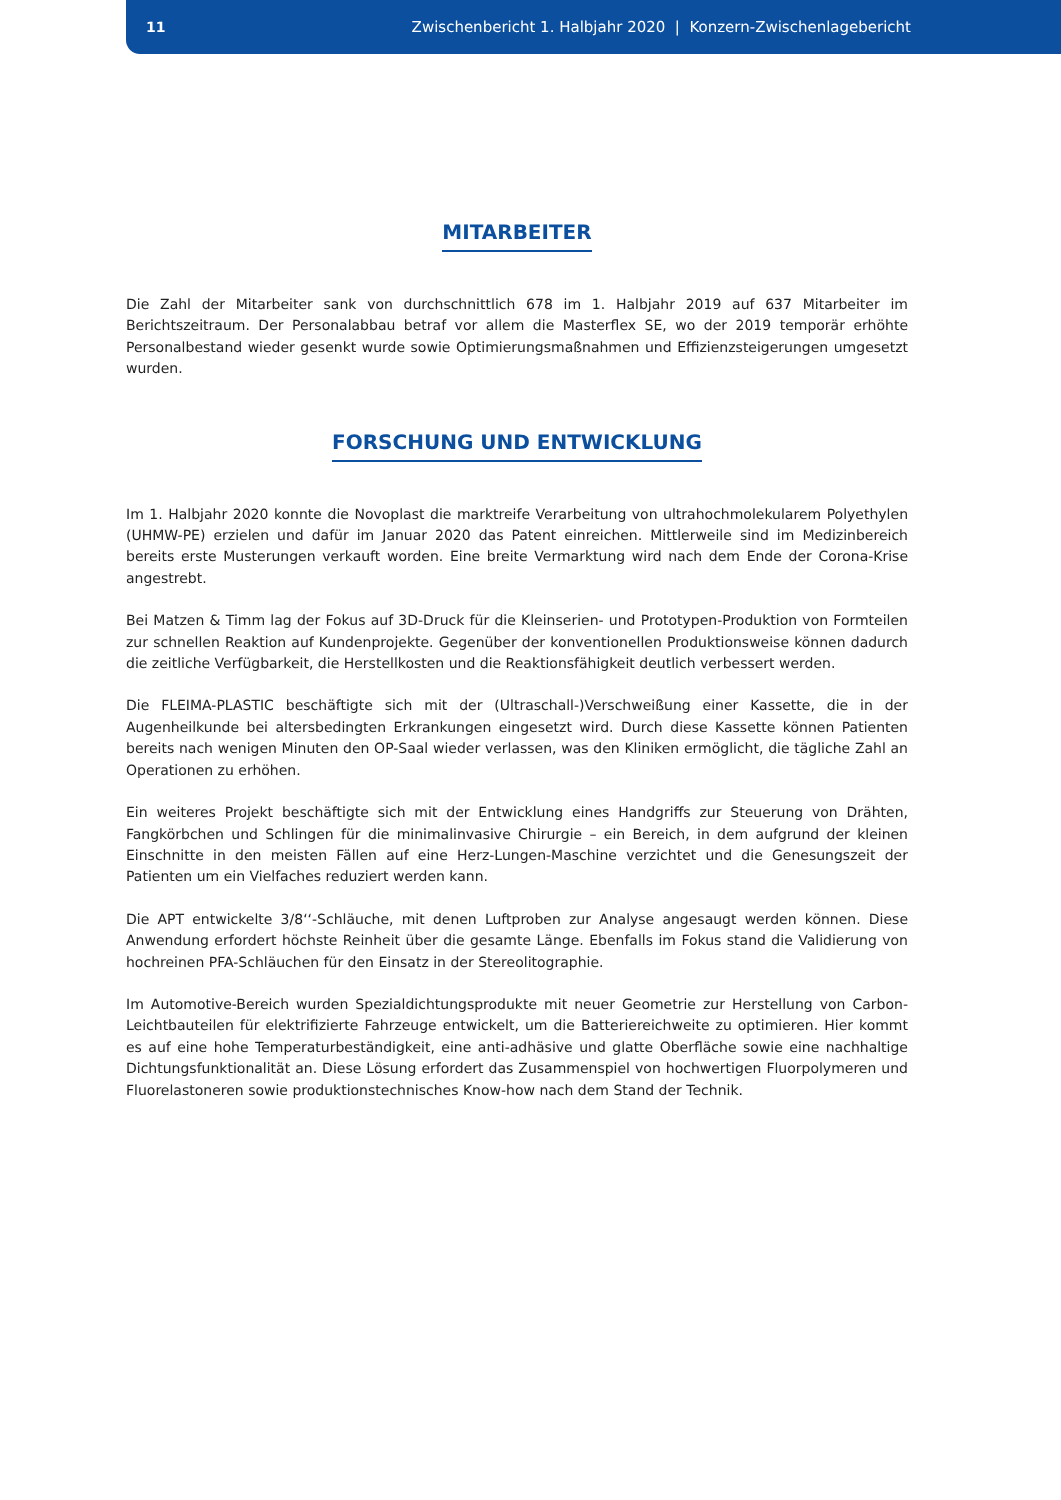11 Zwischenbericht 1. Halbjahr 2020 | Konzern-Zwischenlagebericht
MITARBEITER
Die Zahl der Mitarbeiter sank von durchschnittlich 678 im 1. Halbjahr 2019 auf 637 Mitarbeiter im Berichtszeitraum. Der Personalabbau betraf vor allem die Masterflex SE, wo der 2019 temporär erhöhte Personalbestand wieder gesenkt wurde sowie Optimierungsmaßnahmen und Effizienzsteigerungen umgesetzt wurden.
FORSCHUNG UND ENTWICKLUNG
Im 1. Halbjahr 2020 konnte die Novoplast die marktreife Verarbeitung von ultrahochmolekularem Polyethylen (UHMW-PE) erzielen und dafür im Januar 2020 das Patent einreichen. Mittlerweile sind im Medizinbereich bereits erste Musterungen verkauft worden. Eine breite Vermarktung wird nach dem Ende der Corona-Krise angestrebt.
Bei Matzen & Timm lag der Fokus auf 3D-Druck für die Kleinserien- und Prototypen-Produktion von Formteilen zur schnellen Reaktion auf Kundenprojekte. Gegenüber der konventionellen Produktionsweise können dadurch die zeitliche Verfügbarkeit, die Herstellkosten und die Reaktionsfähigkeit deutlich verbessert werden.
Die FLEIMA-PLASTIC beschäftigte sich mit der (Ultraschall-)Verschweißung einer Kassette, die in der Augenheilkunde bei altersbedingten Erkrankungen eingesetzt wird. Durch diese Kassette können Patienten bereits nach wenigen Minuten den OP-Saal wieder verlassen, was den Kliniken ermöglicht, die tägliche Zahl an Operationen zu erhöhen.
Ein weiteres Projekt beschäftigte sich mit der Entwicklung eines Handgriffs zur Steuerung von Drähten, Fangkörbchen und Schlingen für die minimalinvasive Chirurgie – ein Bereich, in dem aufgrund der kleinen Einschnitte in den meisten Fällen auf eine Herz-Lungen-Maschine verzichtet und die Genesungszeit der Patienten um ein Vielfaches reduziert werden kann.
Die APT entwickelte 3/8‘‘-Schläuche, mit denen Luftproben zur Analyse angesaugt werden können. Diese Anwendung erfordert höchste Reinheit über die gesamte Länge. Ebenfalls im Fokus stand die Validierung von hochreinen PFA-Schläuchen für den Einsatz in der Stereolitographie.
Im Automotive-Bereich wurden Spezialdichtungsprodukte mit neuer Geometrie zur Herstellung von Carbon-Leichtbauteilen für elektrifizierte Fahrzeuge entwickelt, um die Batteriereichweite zu optimieren. Hier kommt es auf eine hohe Temperaturbeständigkeit, eine anti-adhäsive und glatte Oberfläche sowie eine nachhaltige Dichtungsfunktionalität an. Diese Lösung erfordert das Zusammenspiel von hochwertigen Fluorpolymeren und Fluorelastoneren sowie produktionstechnisches Know-how nach dem Stand der Technik.